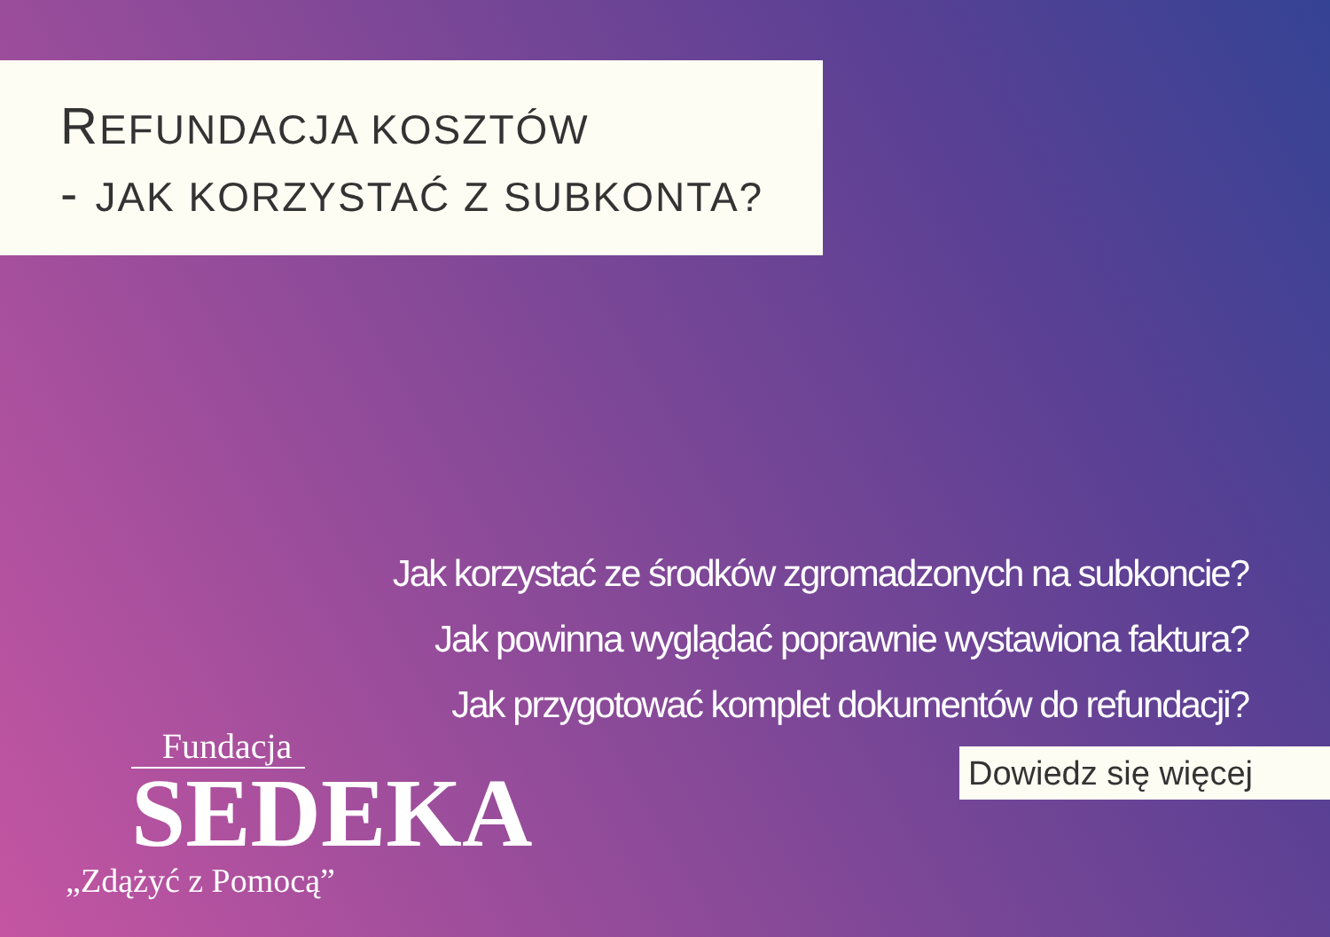REFUNDACJA KOSZTÓW
- JAK KORZYSTAĆ Z SUBKONTA?
Jak korzystać ze środków zgromadzonych na subkoncie?
Jak powinna wyglądać poprawnie wystawiona faktura?
Jak przygotować komplet dokumentów do refundacji?
Dowiedz się więcej
Fundacja
SEDEKA
„Zdążyć z Pomocą”